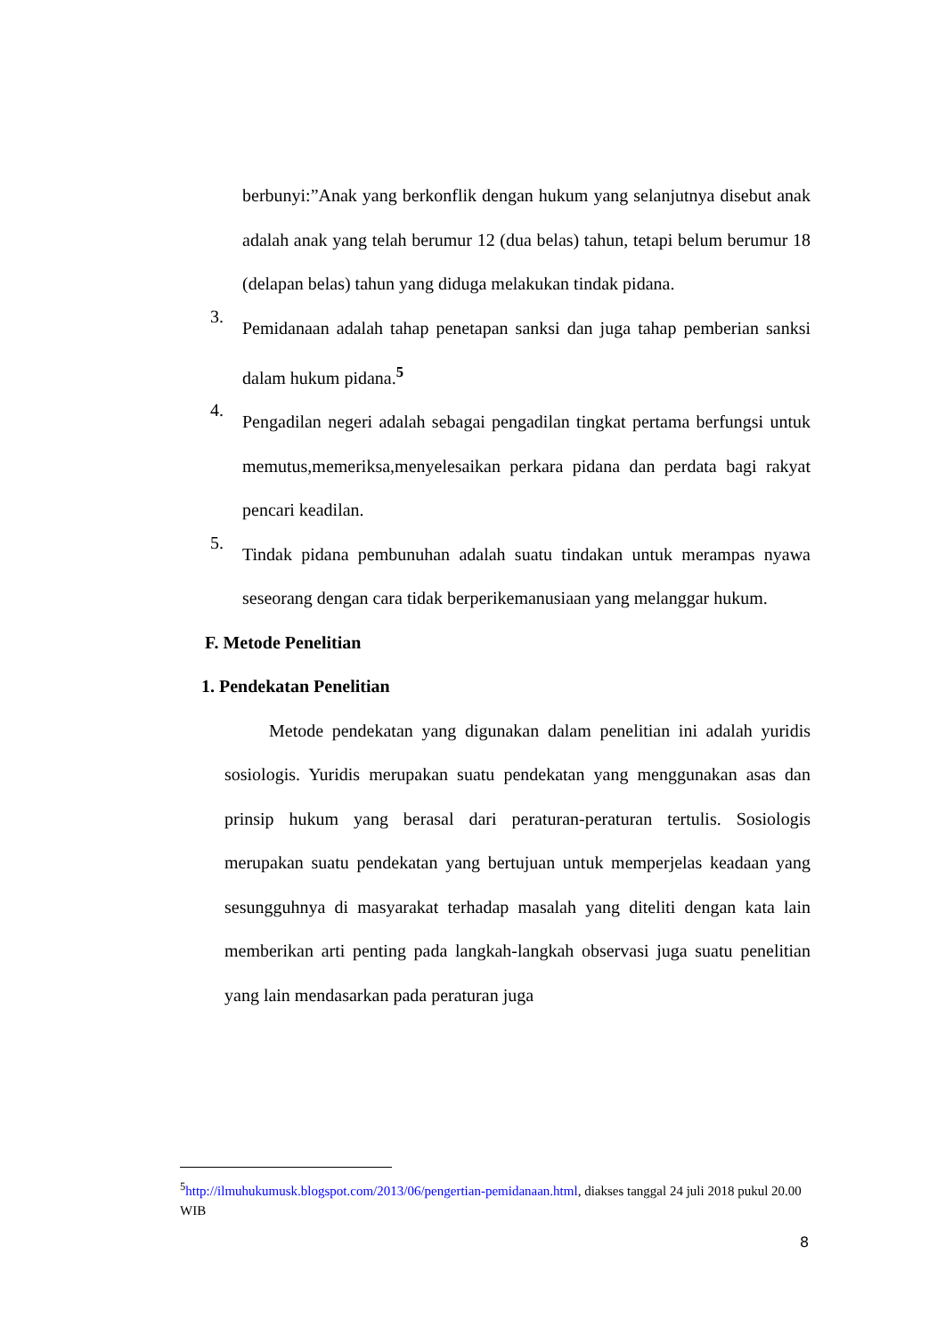berbunyi:”Anak yang berkonflik dengan hukum yang selanjutnya disebut anak adalah anak yang telah berumur 12 (dua belas) tahun, tetapi belum berumur 18 (delapan belas) tahun yang diduga melakukan tindak pidana.
3.
Pemidanaan adalah tahap penetapan sanksi dan juga tahap pemberian sanksi dalam hukum pidana.<sup>5</sup>
4.
Pengadilan negeri adalah sebagai pengadilan tingkat pertama berfungsi untuk memutus,memeriksa,menyelesaikan perkara pidana dan perdata bagi rakyat pencari keadilan.
5.
Tindak pidana pembunuhan adalah suatu tindakan untuk merampas nyawa seseorang dengan cara tidak berperikemanusiaan yang melanggar hukum.
F. Metode Penelitian
1. Pendekatan Penelitian
Metode pendekatan yang digunakan dalam penelitian ini adalah yuridis sosiologis. Yuridis merupakan suatu pendekatan yang menggunakan asas dan prinsip hukum yang berasal dari peraturan-peraturan tertulis. Sosiologis merupakan suatu pendekatan yang bertujuan untuk memperjelas keadaan yang sesungguhnya di masyarakat terhadap masalah yang diteliti dengan kata lain memberikan arti penting pada langkah-langkah observasi juga suatu penelitian yang lain mendasarkan pada peraturan juga
<sup>5</sup> http://ilmuhukumusk.blogspot.com/2013/06/pengertian-pemidanaan.html, diakses tanggal 24 juli 2018 pukul 20.00 WIB
8